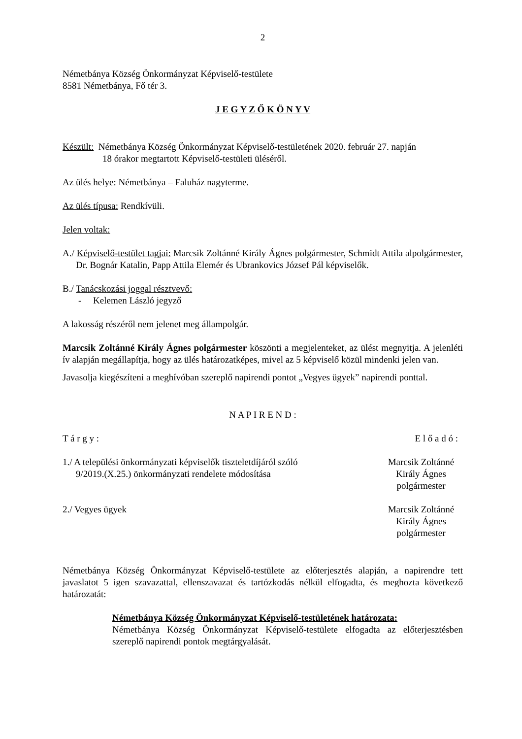2
Németbánya Község Önkormányzat Képviselő-testülete
8581 Németbánya, Fő tér 3.
J E G Y Z Ő K Ö N Y V
Készült: Németbánya Község Önkormányzat Képviselő-testületének 2020. február 27. napján
18 órakor megtartott Képviselő-testületi üléséről.
Az ülés helye: Németbánya – Faluház nagyterme.
Az ülés típusa: Rendkívüli.
Jelen voltak:
A./ Képviselő-testület tagjai: Marcsik Zoltánné Király Ágnes polgármester, Schmidt Attila alpolgármester, Dr. Bognár Katalin, Papp Attila Elemér és Ubrankovics József Pál képviselők.
B./ Tanácskozási joggal résztvevő:
- Kelemen László jegyző
A lakosság részéről nem jelenet meg állampolgár.
Marcsik Zoltánné Király Ágnes polgármester köszönti a megjelenteket, az ülést megnyitja. A jelenléti ív alapján megállapítja, hogy az ülés határozatképes, mivel az 5 képviselő közül mindenki jelen van.
Javasolja kiegészíteni a meghívóban szereplő napirendi pontot „Vegyes ügyek” napirendi ponttal.
N A P I R E N D :
T á r g y : E l ő a d ó :
1./ A települési önkormányzati képviselők tiszteletdíjáról szóló
9/2019.(X.25.) önkormányzati rendelete módosítása
Marcsik Zoltánné
Király Ágnes
polgármester
2./ Vegyes ügyek Marcsik Zoltánné
Király Ágnes
polgármester
Németbánya Község Önkormányzat Képviselő-testülete az előterjesztés alapján, a napirendre tett javaslatot 5 igen szavazattal, ellenszavazat és tartózkodás nélkül elfogadta, és meghozta következő határozatát:
Németbánya Község Önkormányzat Képviselő-testületének határozata:
Németbánya Község Önkormányzat Képviselő-testülete elfogadta az előterjesztésben szereplő napirendi pontok megtárgyalását.